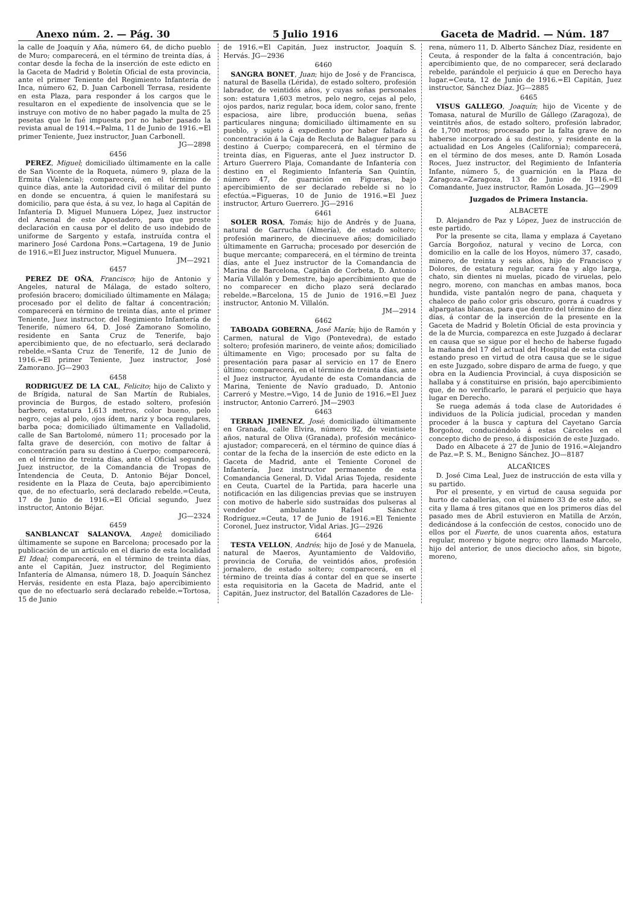Anexo núm. 2. — Pág. 30 5 Julio 1916 Gaceta de Madrid. — Núm. 187
la calle de Joaquín y Aña, número 64, de dicho pueblo de Muro; comparecerá, en el término de treinta días, á contar desde la fecha de la inserción de este edicto en la Gaceta de Madrid y Boletín Oficial de esta provincia, ante el primer Teniente del Regimiento Infantería de Inca, número 62, D. Juan Carbonell Terrasa, residente en esta Plaza, para responder á los cargos que le resultaron en el expediente de insolvencia que se le instruye con motivo de no haber pagado la multa de 25 pesetas que le fué impuesta por no haber pasado la revista anual de 1914.=Palma, 11 de Junio de 1916.=El primer Teniente, Juez instructor, Juan Carbonell.
JG—2898
6456
PEREZ, Miguel; domiciliado últimamente en la calle de San Vicente de la Roqueta, número 9, plaza de la Ermita (Valencia); comparecerá, en el término de quince días, ante la Autoridad civil ó militar del punto en donde se encuentra, á quien le manifestará su domicilio, para que ésta, á su vez, lo haga al Capitán de Infantería D. Miguel Munuera López, Juez instructor del Arsenal de este Apostadero, para que preste declaración en causa por el delito de uso indebido de uniforme de Sargento y estafa, instruída contra el marinero José Cardona Pons.=Cartagena, 19 de Junio de 1916.=El Juez instructor, Miguel Munuera.
JM—2921
6457
PEREZ DE OÑA, Francisco; hijo de Antonio y Angeles, natural de Málaga, de estado soltero, profesión bracero; domiciliado últimamente en Málaga; procesado por el delito de faltar á concentración; comparecerá en término de treinta días, ante el primer Teniente, Juez instructor, del Regimiento Infantería de Tenerife, número 64, D. José Zamorano Somolino, residente en Santa Cruz de Tenerife, bajo apercibimiento que, de no efectuarlo, será declarado rebelde.=Santa Cruz de Tenerife, 12 de Junio de 1916.=El primer Teniente, Juez instructor, José Zamorano. JG—2903
6458
RODRIGUEZ DE LA CAL, Felicito; hijo de Calixto y de Brígida, natural de San Martín de Rubiales, provincia de Burgos, de estado soltero, profesión barbero, estatura 1,613 metros, color bueno, pelo negro, cejas al pelo, ojos ídem, nariz y boca regulares, barba poca; domiciliado últimamente en Valladolid, calle de San Bartolomé, número 11; procesado por la falta grave de deserción, con motivo de faltar á concentración para su destino á Cuerpo; comparecerá, en el término de treinta días, ante el Oficial segundo, Juez instructor, de la Comandancia de Tropas de Intendencia de Ceuta, D. Antonio Béjar Doncel, residente en la Plaza de Ceuta, bajo apercibimiento que, de no efectuarlo, será declarado rebelde.=Ceuta, 17 de Junio de 1916.=El Oficial segundo, Juez instructor, Antonio Béjar.
JG—2324
6459
SANBLANCAT SALANOVA, Angel; domiciliado últimamente se supone en Barcelona; procesado por la publicación de un artículo en el diario de esta localidad El Ideal; comparecerá, en el término de treinta días, ante el Capitán, Juez instructor, del Regimiento Infantería de Almansa, número 18, D. Joaquín Sánchez Hervás, residente en esta Plaza, bajo apercibimiento que de no efectuarlo será declarado rebelde.=Tortosa, 15 de Junio
de 1916.=El Capitán, Juez instructor, Joaquín S. Hervás. JG—2936
6460
SANGRA BONET, Juan; hijo de José y de Francisca, natural de Basella (Lérida), de estado soltero, profesión labrador, de veintidós años, y cuyas señas personales son: estatura 1,603 metros, pelo negro, cejas al pelo, ojos pardos, nariz regular, boca ídem, color sano, frente espaciosa, aire libre, producción buena, señas particulares ninguna; domiciliado últimamente en su pueblo, y sujeto á expediento por haber faltado á concentración á la Caja de Recluta de Balaguer para su destino á Cuerpo; comparecerá, en el término de treinta días, en Figueras, ante el Juez instructor D. Arturo Guerrero Plaja, Comandante de Infantería con destino en el Regimiento Infantería San Quintín, número 47, de guarnición en Figueras, bajo apercibimiento de ser declarado rebelde si no lo efectúa.=Figueras, 10 de Junio de 1916.=El Juez instructor, Arturo Guerrero. JG—2916
6461
SOLER ROSA, Tomás; hijo de Andrés y de Juana, natural de Garrucha (Almería), de estado soltero; profesión marinero, de diecinueve años; domiciliado últimamente en Garrucha; procesado por deserción de buque mercante; comparecerá, en el término de treinta días, ante el Juez instructor de la Comandancia de Marina de Barcelona, Capitán de Corbeta, D. Antonio María Villalón y Demestre, bajo apercibimiento que de no comparecer en dicho plazo será declarado rebelde.=Barcelona, 15 de Junio de 1916.=El Juez instructor, Antonio M. Villalón.
JM—2914
6462
TABOADA GOBERNA, José María; hijo de Ramón y Carmen, natural de Vigo (Pontevedra), de estado soltero; profesión marinero, de veinte años; domiciliado últimamente en Vigo; procesado por su falta de presentación para pasar al servicio en 17 de Enero último; comparecerá, en el término de treinta días, ante el Juez instructor, Ayudante de esta Comandancia de Marina, Teniente de Navío graduado, D. Antonio Carreró y Mestre.=Vigo, 14 de Junio de 1916.=El Juez instructor, Antonio Carreró. JM—2903
6463
TERRAN JIMENEZ, José; domiciliado últimamente en Granada, calle Elvira, número 92, de veintisiete años, natural de Oliva (Granada), profesión mecánico-ajustador; comparecerá, en el término de quince días á contar de la fecha de la inserción de este edicto en la Gaceta de Madrid, ante el Teniente Coronel de Infantería, Juez instructor permanente de esta Comandancia General, D. Vidal Arias Tojeda, residente en Ceuta, Cuartel de la Partida, para hacerle una notificación en las diligencias previas que se instruyen con motivo de haberle sido sustraídas dos pulseras al vendedor ambulante Rafael Sánchez Rodríguez.=Ceuta, 17 de Junio de 1916.=El Teniente Coronel, Juez instructor, Vidal Arias. JG—2926
6464
TESTA VELLON, Andrés; hijo de José y de Manuela, natural de Maeros, Ayuntamiento de Valdoviño, provincia de Coruña, de veintidós años, profesión jornalero, de estado soltero; comparecerá, en el término de treinta días á contar del en que se inserte esta requisitoria en la Gaceta de Madrid, ante el Capitán, Juez instructor, del Batallón Cazadores de Lle-
rena, número 11, D. Alberto Sánchez Díaz, residente en Ceuta, á responder de la falta á concentración, bajo apercibimiento que, de no comparecer, será declarado rebelde, parándole el perjuicio á que en Derecho haya lugar.=Ceuta, 12 de Junio de 1916.=El Capitán, Juez instructor, Sánchez Díaz. JG—2885
6465
VISUS GALLEGO, Joaquín; hijo de Vicente y de Tomasa, natural de Murillo de Gállego (Zaragoza), de veintitrés años, de estado soltero, profesión labrador, de 1,700 metros; procesado por la falta grave de no haberse incorporado á su destino, y residente en la actualidad en Los Angeles (California); comparecerá, en el término de dos meses, ante D. Ramón Losada Roces, Juez instructor, del Regimiento de Infantería Infante, número 5, de guarnición en la Plaza de Zaragoza.=Zaragoza, 13 de Junio de 1916.=El Comandante, Juez instructor, Ramón Losada. JG—2909
Juzgados de Primera Instancia.
ALBACETE
D. Alejandro de Paz y López, Juez de instrucción de este partido.
Por la presente se cita, llama y emplaza á Cayetano García Borgoñoz, natural y vecino de Lorca, con domicilio en la calle de los Hoyos, número 37, casado, minero, de treinta y seis años, hijo de Francisco y Dolores, de estatura regular, cara fea y algo larga, chato, sin dientes ni muelas, picado de viruelas, pelo negro, moreno, con manchas en ambas manos, boca hundida, viste pantalón negro de pana, chaqueta y chaleco de paño color gris obscuro, gorra á cuadros y alpargatas blancas, para que dentro del término de diez días, á contar de la inserción de la presente en la Gaceta de Madrid y Boletín Oficial de esta provincia y de la de Murcia, comparezca en este Juzgado á declarar en causa que se sigue por el hecho de haberse fugado la mañana del 17 del actual del Hospital de esta ciudad estando preso en virtud de otra causa que se le sigue en este Juzgado, sobre disparo de arma de fuego, y que obra en la Audiencia Provincial, á cuya disposición se hallaba y á constituirse en prisión, bajo apercibimiento que, de no verificarlo, le parará el perjuicio que haya lugar en Derecho.
Se ruega además á toda clase de Autoridades é individuos de la Policía judicial, procedan y manden proceder á la busca y captura del Cayetano García Borgoñoz, conduciéndolo á estas Cárceles en el concepto dicho de preso, á disposición de este Juzgado.
Dado en Albacete á 27 de Junio de 1916.=Alejandro de Paz.=P. S. M., Benigno Sánchez. JO—8187
ALCAÑICES
D. José Cima Leal, Juez de instrucción de esta villa y su partido.
Por el presente, y en virtud de causa seguida por hurto de caballerías, con el número 33 de este año, se cita y llama á tres gitanos que en los primeros días del pasado mes de Abril estuvieron en Matilla de Arzón, dedicándose á la confección de cestos, conocido uno de ellos por el Fuerte, de unos cuarenta años, estatura regular, moreno y bigote negro; otro llamado Marcelo, hijo del anterior, de unos dieciocho años, sin bigote, moreno,